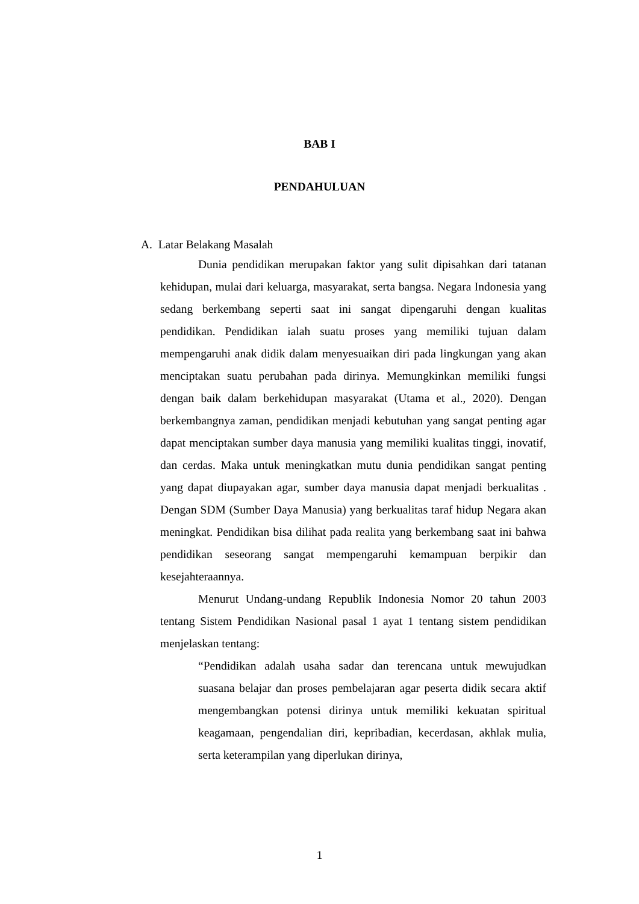BAB I
PENDAHULUAN
A. Latar Belakang Masalah
Dunia pendidikan merupakan faktor yang sulit dipisahkan dari tatanan kehidupan, mulai dari keluarga, masyarakat, serta bangsa. Negara Indonesia yang sedang berkembang seperti saat ini sangat dipengaruhi dengan kualitas pendidikan. Pendidikan ialah suatu proses yang memiliki tujuan dalam mempengaruhi anak didik dalam menyesuaikan diri pada lingkungan yang akan menciptakan suatu perubahan pada dirinya. Memungkinkan memiliki fungsi dengan baik dalam berkehidupan masyarakat (Utama et al., 2020). Dengan berkembangnya zaman, pendidikan menjadi kebutuhan yang sangat penting agar dapat menciptakan sumber daya manusia yang memiliki kualitas tinggi, inovatif, dan cerdas. Maka untuk meningkatkan mutu dunia pendidikan sangat penting yang dapat diupayakan agar, sumber daya manusia dapat menjadi berkualitas . Dengan SDM (Sumber Daya Manusia) yang berkualitas taraf hidup Negara akan meningkat. Pendidikan bisa dilihat pada realita yang berkembang saat ini bahwa pendidikan seseorang sangat mempengaruhi kemampuan berpikir dan kesejahteraannya.
Menurut Undang-undang Republik Indonesia Nomor 20 tahun 2003 tentang Sistem Pendidikan Nasional pasal 1 ayat 1 tentang sistem pendidikan menjelaskan tentang:
“Pendidikan adalah usaha sadar dan terencana untuk mewujudkan suasana belajar dan proses pembelajaran agar peserta didik secara aktif mengembangkan potensi dirinya untuk memiliki kekuatan spiritual keagamaan, pengendalian diri, kepribadian, kecerdasan, akhlak mulia, serta keterampilan yang diperlukan dirinya,
1